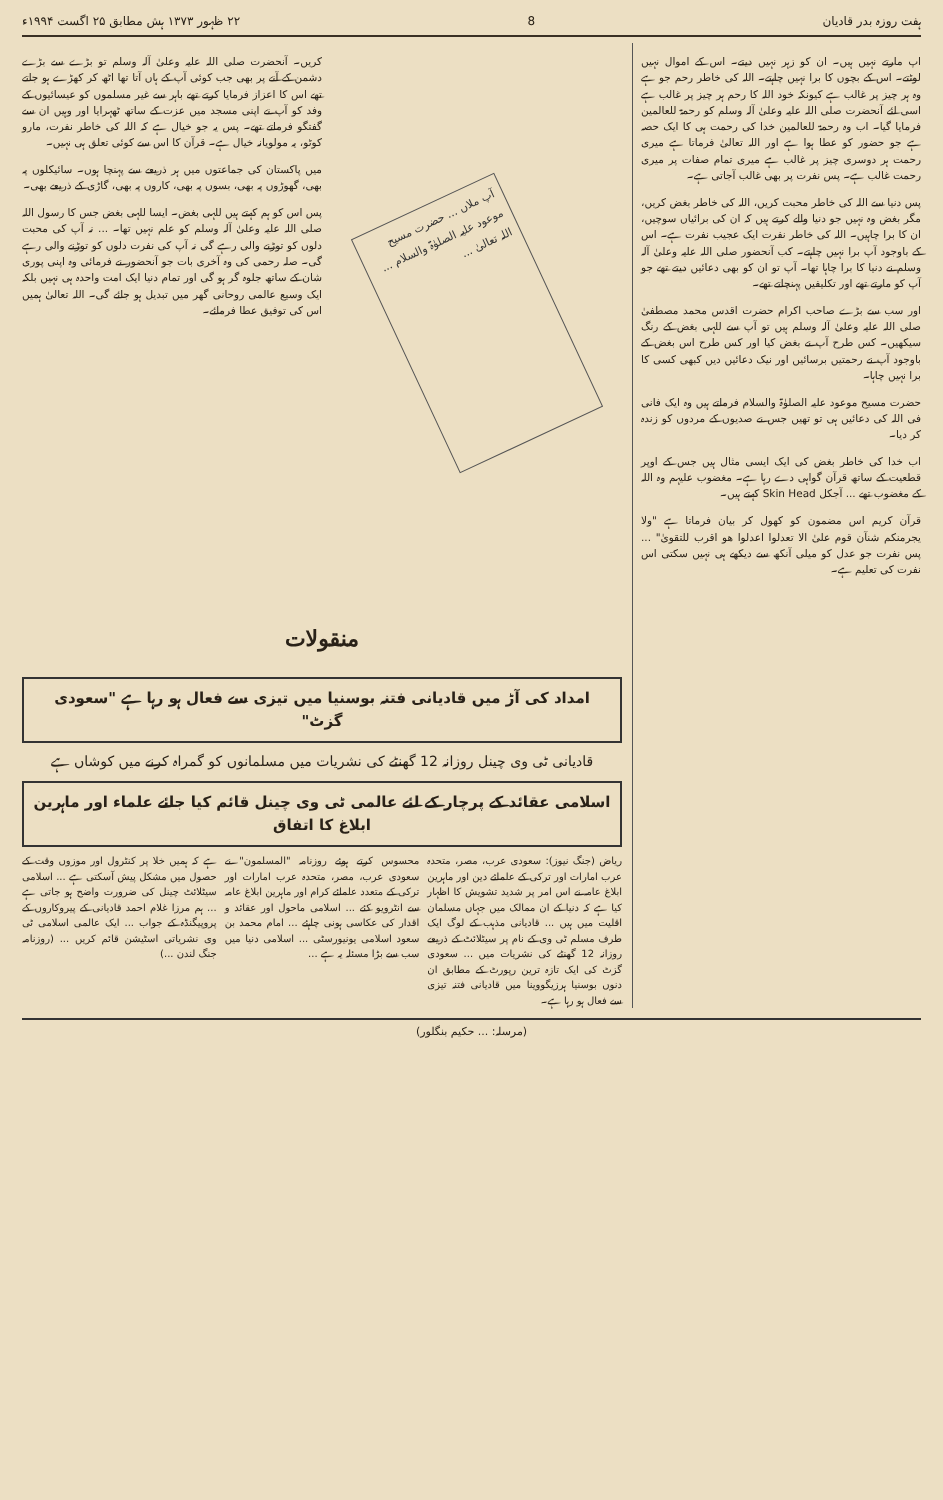ہفت روزہ بدر قادیان 8 ۲۲ ظہور ۱۳۷۳ ہش مطابق ۲۵ اگست ۱۹۹۴ء
اپ مارتے نہیں ہیں۔ ان کو زہر نہیں دیتے۔ اس کے اموال نہیں لوٹتے۔ اس کے بچوں کا برا نہیں چاہتے۔ اللہ کی خاطر رحم جو ہے وہ ہر چیز پر غالب ہے کیونکہ خود اللہ کا رحم ہر چیز پر غالب ہے اسی لئے آنحضرت صلی اللہ علیہ وعلیٰ آلہ وسلم کو رحمۃ للعالمین فرمایا گیا۔ اب وہ رحمۃ للعالمین خدا کی رحمت ہی کا ایک حصہ ہے جو حضور کو عطا ہوا ہے اور اللہ تعالیٰ فرماتا ہے میری رحمت ہر دوسری چیز پر غالب ہے میری تمام صفات پر میری رحمت غالب ہے۔ پس نفرت پر بھی غالب آجاتی ہے۔
پس دنیا سے اللہ کی خاطر محبت کریں، اللہ کی خاطر بغض کریں، مگر بغض وہ نہیں جو دنیا والے کرتے ہیں کہ ان کی برائیاں سوچیں، ان کا برا چاہیں۔ اللہ کی خاطر نفرت ایک عجیب نفرت ہے۔ اس کے باوجود آپ برا نہیں چاہتے۔ کب آنحضور صلی اللہ علیہ وعلیٰ آلہ وسلم نے دنیا کا برا چاہا تھا۔ آپ تو ان کو بھی دعائیں دیتے تھے جو آپ کو مارتے تھے اور تکلیفیں پہنچاتے تھے۔
اور سب سے بڑے صاحب اکرام حضرت اقدس محمد مصطفیٰ صلی اللہ علیہ وعلیٰ آلہ وسلم ہیں تو آپ سے للہی بغض کے رنگ سیکھیں۔ کس طرح آپ نے بغض کیا اور کس طرح اس بغض کے باوجود آپ نے رحمتیں برسائیں اور نیک دعائیں دیں کبھی کسی کا برا نہیں چاہا۔
حضرت مسیح موعود علیہ الصلوٰۃ والسلام فرماتے ہیں وہ ایک فانی فی اللہ کی دعائیں ہی تو تھیں جس نے صدیوں کے مردوں کو زندہ کر دیا۔
اب خدا کی خاطر بغض کی ایک ایسی مثال ہیں جس کے اوپر قطعیت کے ساتھ قرآن گواہی دے رہا ہے۔ مغضوب علیہم وہ اللہ کے مغضوب تھے ... آجکل Skin Head کہتے ہیں۔
قرآن کریم اس مضمون کو کھول کر بیان فرماتا ہے "ولا یجرمنکم شنآن قوم علیٰ الا تعدلوا اعدلوا ھو اقرب للتقویٰ" ... پس نفرت جو عدل کو میلی آنکھ سے دیکھے ہی نہیں سکتی اس نفرت کی تعلیم ہے۔
آپ ملاں ... حضرت مسیح موعود علیہ الصلوٰۃ والسلام ... اللہ تعالیٰ ...
کریں۔ آنحضرت صلی اللہ علیہ وعلیٰ آلہ وسلم تو بڑے سے بڑے دشمن کے آنے پر بھی جب کوئی آپ کے ہاں آتا تھا اٹھ کر کھڑے ہو جاتے تھے اس کا اعزاز فرمایا کرتے تھے باہر سے غیر مسلموں کو عیسائیوں کے وفد کو آپ نے اپنی مسجد میں عزت کے ساتھ ٹھہرایا اور وہیں ان سے گفتگو فرماتے تھے۔ پس یہ جو خیال ہے کہ اللہ کی خاطر نفرت، مارو کوٹو، یہ مولویانہ خیال ہے۔ قرآن کا اس سے کوئی تعلق ہی نہیں۔
میں پاکستان کی جماعتوں میں ہر ذریعے سے پہنچا ہوں۔ سائیکلوں پہ بھی، گھوڑوں پہ بھی، بسوں پہ بھی، کاروں پہ بھی، گاڑی کے ذریعے بھی۔
پس اس کو ہم کہتے ہیں للہی بغض۔ ایسا للہی بغض جس کا رسول اللہ صلی اللہ علیہ وعلیٰ آلہ وسلم کو علم نہیں تھا۔ ... نہ آپ کی محبت دلوں کو توڑنے والی رہے گی نہ آپ کی نفرت دلوں کو توڑنے والی رہے گی۔ صلہ رحمی کی وہ آخری بات جو آنحضور نے فرمائی وہ اپنی پوری شان کے ساتھ جلوہ گر ہو گی اور تمام دنیا ایک امت واحدہ ہی نہیں بلکہ ایک وسیع عالمی روحانی گھر میں تبدیل ہو جائے گی۔ اللہ تعالیٰ ہمیں اس کی توفیق عطا فرمائے۔
منقولات
امداد کی آڑ میں قادیانی فتنہ بوسنیا میں تیزی سے فعال ہو رہا ہے "سعودی گزٹ"
قادیانی ٹی وی چینل روزانہ 12 گھنٹے کی نشریات میں مسلمانوں کو گمراہ کرنے میں کوشاں ہے
اسلامی عقائد کے پرچار کے لئے عالمی ٹی وی چینل قائم کیا جائے علماء اور ماہرین ابلاغ کا اتفاق
ریاض (جنگ نیوز): سعودی عرب، مصر، متحدہ عرب امارات اور ترکی کے علمائے دین اور ماہرین ابلاغ عامہ نے اس امر پر شدید تشویش کا اظہار کیا ہے کہ دنیا کے ان ممالک میں جہاں مسلمان اقلیت میں ہیں ... قادیانی مذہب کے لوگ ایک طرف مسلم ٹی وی کے نام پر سیٹلائٹ کے ذریعے روزانہ 12 گھنٹے کی نشریات میں ... سعودی گزٹ کی ایک تازہ ترین رپورٹ کے مطابق ان دنوں بوسنیا ہرزیگووینا میں قادیانی فتنہ تیزی سے فعال ہو رہا ہے۔
محسوس کرتے ہوئے روزنامہ "المسلمون" نے سعودی عرب، مصر، متحدہ عرب امارات اور ترکی کے متعدد علمائے کرام اور ماہرین ابلاغ عامہ سے انٹرویو کئے ... اسلامی ماحول اور عقائد و اقدار کی عکاسی ہونی چاہئے ... امام محمد بن سعود اسلامی یونیورسٹی ... اسلامی دنیا میں سب سے بڑا مسئلہ یہ ہے ...
ہے کہ ہمیں خلا پر کنٹرول اور موزوں وقت کے حصول میں مشکل پیش آسکتی ہے ... اسلامی سیٹلائٹ چینل کی ضرورت واضح ہو جاتی ہے ... ہم مرزا غلام احمد قادیانی کے پیروکاروں کے پروپیگنڈہ کے جواب ... ایک عالمی اسلامی ٹی وی نشریاتی اسٹیشن قائم کریں ... (روزنامہ جنگ لندن ...)
(مرسلہ: ... حکیم بنگلور)